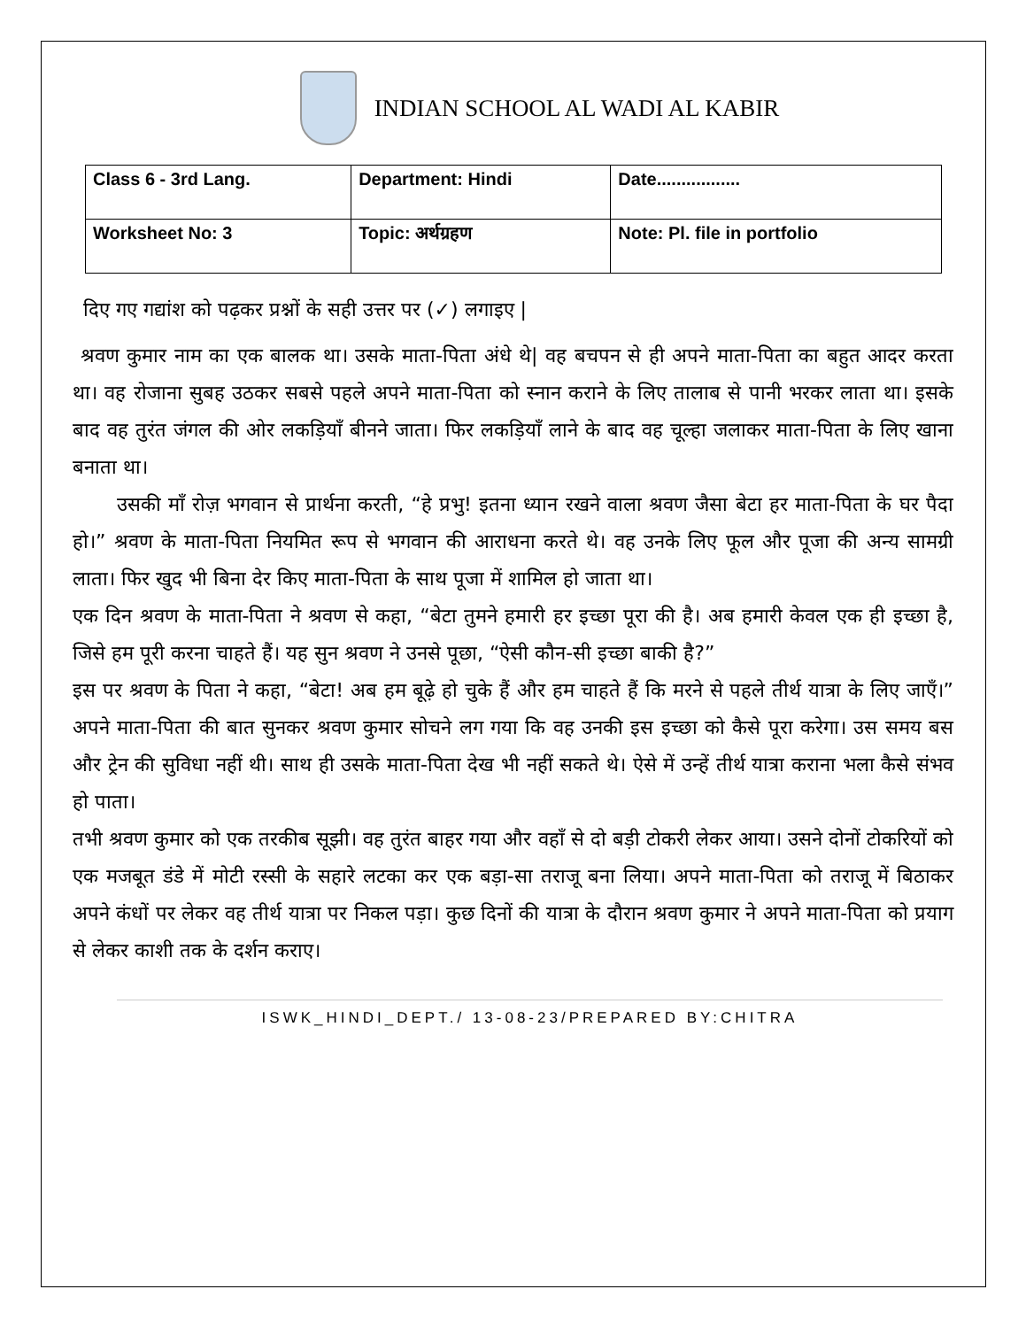INDIAN SCHOOL AL WADI AL KABIR
| Class 6 - 3rd Lang. | Department: Hindi | Date................. |
| Worksheet No: 3 | Topic: अर्थग्रहण | Note: Pl. file in portfolio |
दिए गए गद्यांश को पढ़कर प्रश्नों के सही उत्तर पर (✓) लगाइए |
श्रवण कुमार नाम का एक बालक था। उसके माता-पिता अंधे थे| वह बचपन से ही अपने माता-पिता का बहुत आदर करता था। वह रोजाना सुबह उठकर सबसे पहले अपने माता-पिता को स्नान कराने के लिए तालाब से पानी भरकर लाता था। इसके बाद वह तुरंत जंगल की ओर लकड़ियाँ बीनने जाता। फिर लकड़ियाँ लाने के बाद वह चूल्हा जलाकर माता-पिता के लिए खाना बनाता था।
उसकी माँ रोज़ भगवान से प्रार्थना करती, “हे प्रभु! इतना ध्यान रखने वाला श्रवण जैसा बेटा हर माता-पिता के घर पैदा हो।” श्रवण के माता-पिता नियमित रूप से भगवान की आराधना करते थे। वह उनके लिए फूल और पूजा की अन्य सामग्री लाता। फिर खुद भी बिना देर किए माता-पिता के साथ पूजा में शामिल हो जाता था।
एक दिन श्रवण के माता-पिता ने श्रवण से कहा, “बेटा तुमने हमारी हर इच्छा पूरा की है। अब हमारी केवल एक ही इच्छा है, जिसे हम पूरी करना चाहते हैं। यह सुन श्रवण ने उनसे पूछा, “ऐसी कौन-सी इच्छा बाकी है?”
इस पर श्रवण के पिता ने कहा, “बेटा! अब हम बूढ़े हो चुके हैं और हम चाहते हैं कि मरने से पहले तीर्थ यात्रा के लिए जाएँ।” अपने माता-पिता की बात सुनकर श्रवण कुमार सोचने लग गया कि वह उनकी इस इच्छा को कैसे पूरा करेगा। उस समय बस और ट्रेन की सुविधा नहीं थी। साथ ही उसके माता-पिता देख भी नहीं सकते थे। ऐसे में उन्हें तीर्थ यात्रा कराना भला कैसे संभव हो पाता।
तभी श्रवण कुमार को एक तरकीब सूझी। वह तुरंत बाहर गया और वहाँ से दो बड़ी टोकरी लेकर आया। उसने दोनों टोकरियों को एक मजबूत डंडे में मोटी रस्सी के सहारे लटका कर एक बड़ा-सा तराजू बना लिया। अपने माता-पिता को तराजू में बिठाकर अपने कंधों पर लेकर वह तीर्थ यात्रा पर निकल पड़ा। कुछ दिनों की यात्रा के दौरान श्रवण कुमार ने अपने माता-पिता को प्रयाग से लेकर काशी तक के दर्शन कराए।
ISWK_HINDI_DEPT./ 13-08-23/PREPARED BY:CHITRA